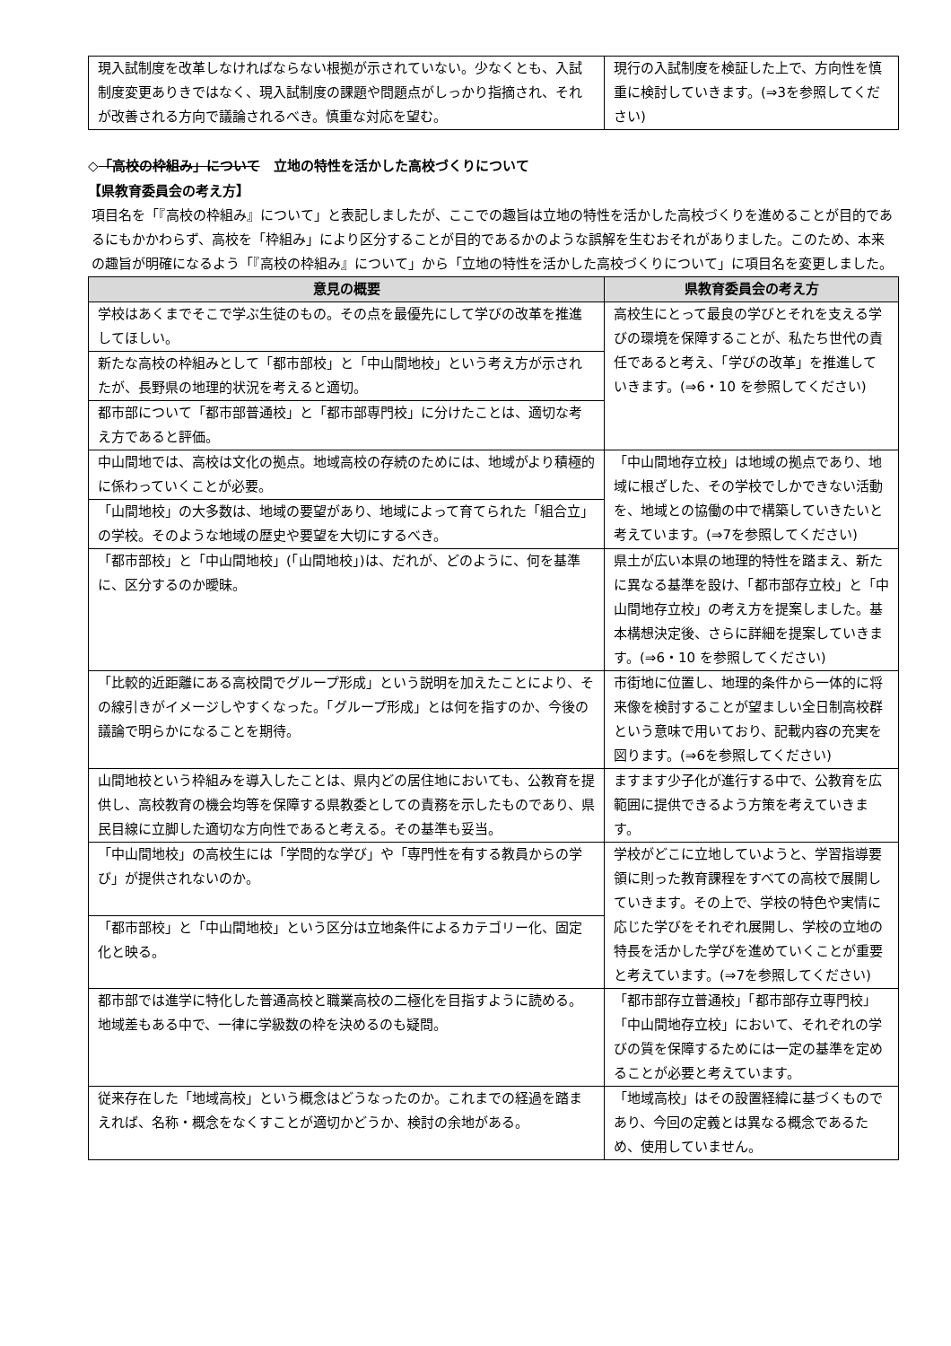| 現入試制度を改革しなければならない根拠が示されていない。少なくとも、入試制度変更ありきではなく、現入試制度の課題や問題点がしっかり指摘され、それが改善される方向で議論されるべき。慎重な対応を望む。 | 現行の入試制度を検証した上で、方向性を慎重に検討していきます。(⇒3を参照してください) |
◇「高校の枠組み」について　立地の特性を活かした高校づくりについて
【県教育委員会の考え方】
項目名を「『高校の枠組み』について」と表記しましたが、ここでの趣旨は立地の特性を活かした高校づくりを進めることが目的であるにもかかわらず、高校を「枠組み」により区分することが目的であるかのような誤解を生むおそれがありました。このため、本来の趣旨が明確になるよう「『高校の枠組み』について」から「立地の特性を活かした高校づくりについて」に項目名を変更しました。
| 意見の概要 | 県教育委員会の考え方 |
| --- | --- |
| 学校はあくまでそこで学ぶ生徒のもの。その点を最優先にして学びの改革を推進してほしい。 | 高校生にとって最良の学びとそれを支える学びの環境を保障することが、私たち世代の責任であると考え、「学びの改革」を推進していきます。(⇒6・10 を参照してください) |
| 新たな高校の枠組みとして「都市部校」と「中山間地校」という考え方が示されたが、長野県の地理的状況を考えると適切。 | |
| 都市部について「都市部普通校」と「都市部専門校」に分けたことは、適切な考え方であると評価。 | |
| 中山間地では、高校は文化の拠点。地域高校の存続のためには、地域がより積極的に係わっていくことが必要。 | 「中山間地存立校」は地域の拠点であり、地域に根ざした、その学校でしかできない活動を、地域との協働の中で構築していきたいと考えています。(⇒7を参照してください) |
| 「山間地校」の大多数は、地域の要望があり、地域によって育てられた「組合立」の学校。そのような地域の歴史や要望を大切にするべき。 | |
| 「都市部校」と「中山間地校」(「山間地校」)は、だれが、どのように、何を基準に、区分するのか曖昧。 | 県土が広い本県の地理的特性を踏まえ、新たに異なる基準を設け、「都市部存立校」と「中山間地存立校」の考え方を提案しました。基本構想決定後、さらに詳細を提案していきます。(⇒6・10 を参照してください) |
| 「比較的近距離にある高校間でグループ形成」という説明を加えたことにより、その線引きがイメージしやすくなった。「グループ形成」とは何を指すのか、今後の議論で明らかになることを期待。 | 市街地に位置し、地理的条件から一体的に将来像を検討することが望ましい全日制高校群という意味で用いており、記載内容の充実を図ります。(⇒6を参照してください) |
| 山間地校という枠組みを導入したことは、県内どの居住地においても、公教育を提供し、高校教育の機会均等を保障する県教委としての責務を示したものであり、県民目線に立脚した適切な方向性であると考える。その基準も妥当。 | ますます少子化が進行する中で、公教育を広範囲に提供できるよう方策を考えていきます。 |
| 「中山間地校」の高校生には「学問的な学び」や「専門性を有する教員からの学び」が提供されないのか。 | 学校がどこに立地していようと、学習指導要領に則った教育課程をすべての高校で展開していきます。その上で、学校の特色や実情に応じた学びをそれぞれ展開し、学校の立地の特長を活かした学びを進めていくことが重要と考えています。(⇒7を参照してください) |
| 「都市部校」と「中山間地校」という区分は立地条件によるカテゴリー化、固定化と映る。 | |
| 都市部では進学に特化した普通高校と職業高校の二極化を目指すように読める。地域差もある中で、一律に学級数の枠を決めるのも疑問。 | 「都市部存立普通校」「都市部存立専門校」「中山間地存立校」において、それぞれの学びの質を保障するためには一定の基準を定めることが必要と考えています。 |
| 従来存在した「地域高校」という概念はどうなったのか。これまでの経過を踏まえれば、名称・概念をなくすことが適切かどうか、検討の余地がある。 | 「地域高校」はその設置経緯に基づくものであり、今回の定義とは異なる概念であるため、使用していません。 |